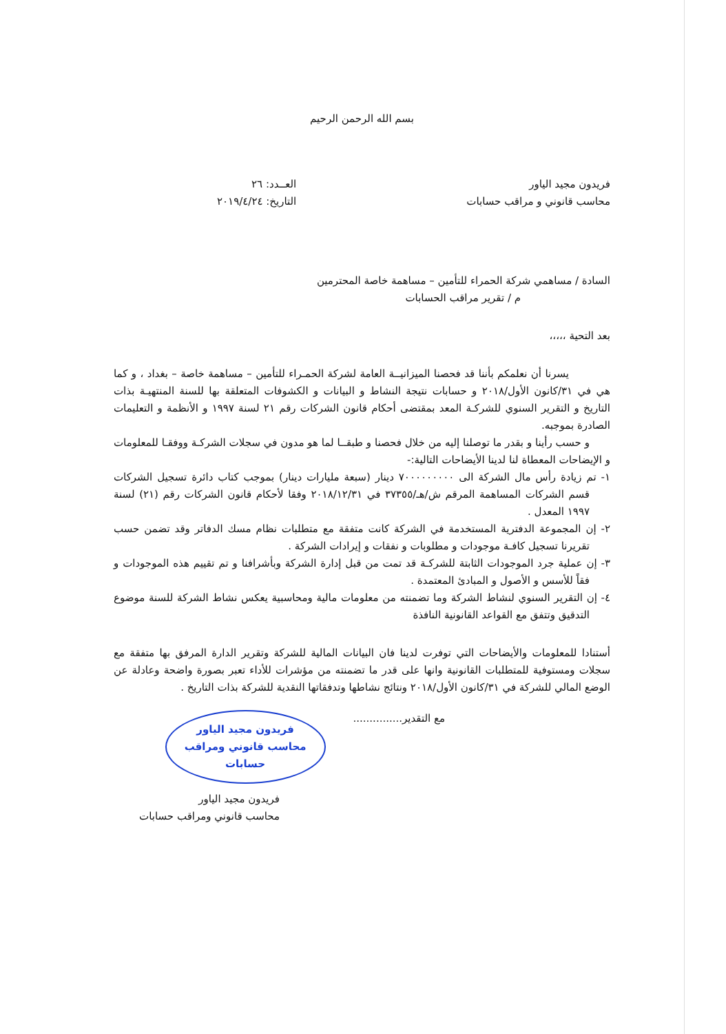بسم الله الرحمن الرحيم
فريدون مجيد الياور
محاسب قانوني و مراقب حسابات
العــدد: ٢٦
التاريخ: ٢٠١٩/٤/٢٤
السادة / مساهمي شركة الحمراء للتأمين – مساهمة خاصة المحترمين
م / تقرير مراقب الحسابات
بعد التحية ،،،،،
يسرنا أن نعلمكم بأننا قد فحصنا الميزانيــة العامة لشركة الحمـراء للتأمين – مساهمة خاصة – بغداد ، و كما هي في ٣١/كانون الأول/٢٠١٨ و حسابات نتيجة النشاط و البيانات و الكشوفات المتعلقة بها للسنة المنتهيـة بذات التاريخ و التقرير السنوي للشركـة المعد بمقتضى أحكام قانون الشركات رقم ٢١ لسنة ١٩٩٧ و الأنظمة و التعليمات الصادرة بموجبه.
و حسب رأينا و بقدر ما توصلنا إليه من خلال فحصنا و طبقــا لما هو مدون في سجلات الشركـة ووفقـا للمعلومات و الإيضاحات المعطاة لنا لدينا الأيضاحات التالية:-
١- تم زيادة رأس مال الشركة الى ٧٠٠٠٠٠٠٠٠٠ دينار (سبعة مليارات دينار) بموجب كتاب دائرة تسجيل الشركات قسم الشركات المساهمة المرقم ش/هـ/٣٧٣٥٥ في ٢٠١٨/١٢/٣١ وفقا لأحكام قانون الشركات رقم (٢١) لسنة ١٩٩٧ المعدل .
٢- إن المجموعة الدفترية المستخدمة في الشركة كانت متفقة مع متطلبات نظام مسك الدفاتر وقد تضمن حسب تقريرنا تسجيل كافـة موجودات و مطلوبات و نفقات و إيرادات الشركة .
٣- إن عملية جرد الموجودات الثابتة للشركـة قد تمت من قبل إدارة الشركة وبأشرافنا و تم تقييم هذه الموجودات و فقاً للأسس و الأصول و المبادئ المعتمدة .
٤- إن التقرير السنوي لنشاط الشركة وما تضمنته من معلومات مالية ومحاسبية يعكس نشاط الشركة للسنة موضوع التدقيق وتتفق مع القواعد القانونية النافذة
أستنادا للمعلومات والأيضاحات التي توفرت لدينا فان البيانات المالية للشركة وتقرير الدارة المرفق بها متفقة مع سجلات ومستوفية للمتطلبات القانونية وانها على قدر ما تضمنته من مؤشرات للأداء تعبر بصورة واضحة وعادلة عن الوضع المالي للشركة في ٣١/كانون الأول/٢٠١٨ ونتائج نشاطها وتدفقاتها النقدية للشركة بذات التاريخ .
مع التقدير...............
فريدون مجيد الياور
محاسب قانوني ومراقب
حسابات
فريدون مجيد الياور
محاسب قانوني ومراقب حسابات